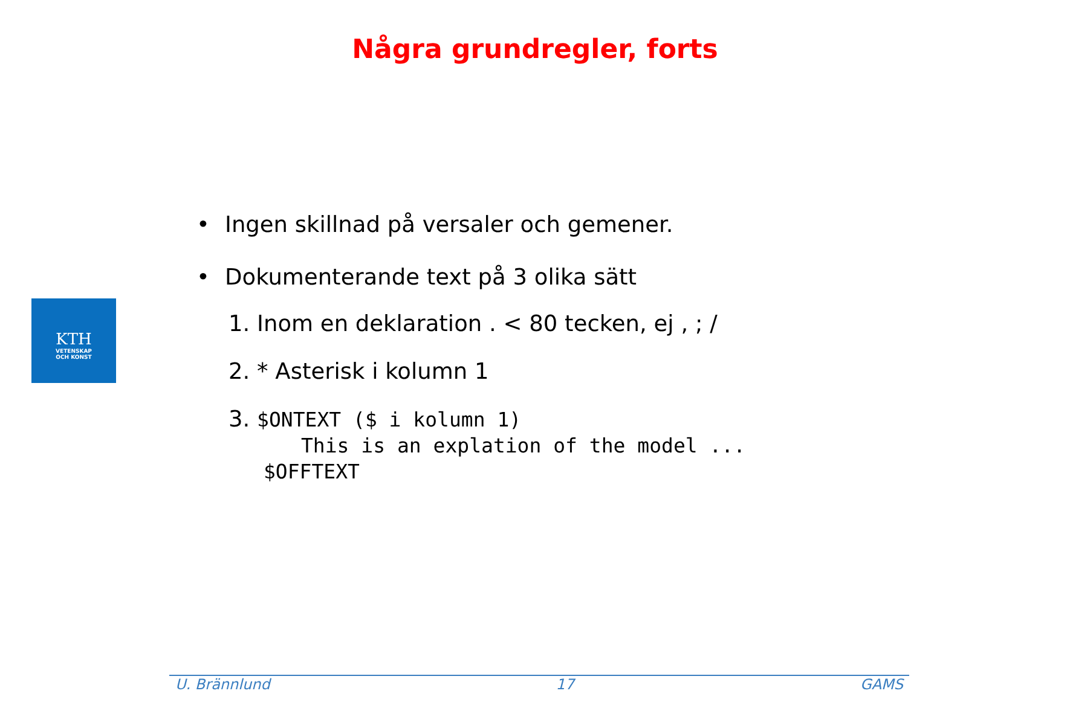Några grundregler, forts
KTH
VETENSKAP
OCH KONST
• Ingen skillnad på versaler och gemener.
• Dokumenterande text på 3 olika sätt
1. Inom en deklaration . < 80 tecken, ej , ; /
2. * Asterisk i kolumn 1
3. $ONTEXT ($ i kolumn 1)
This is an explation of the model ...
$OFFTEXT
U. Brännlund 17 GAMS